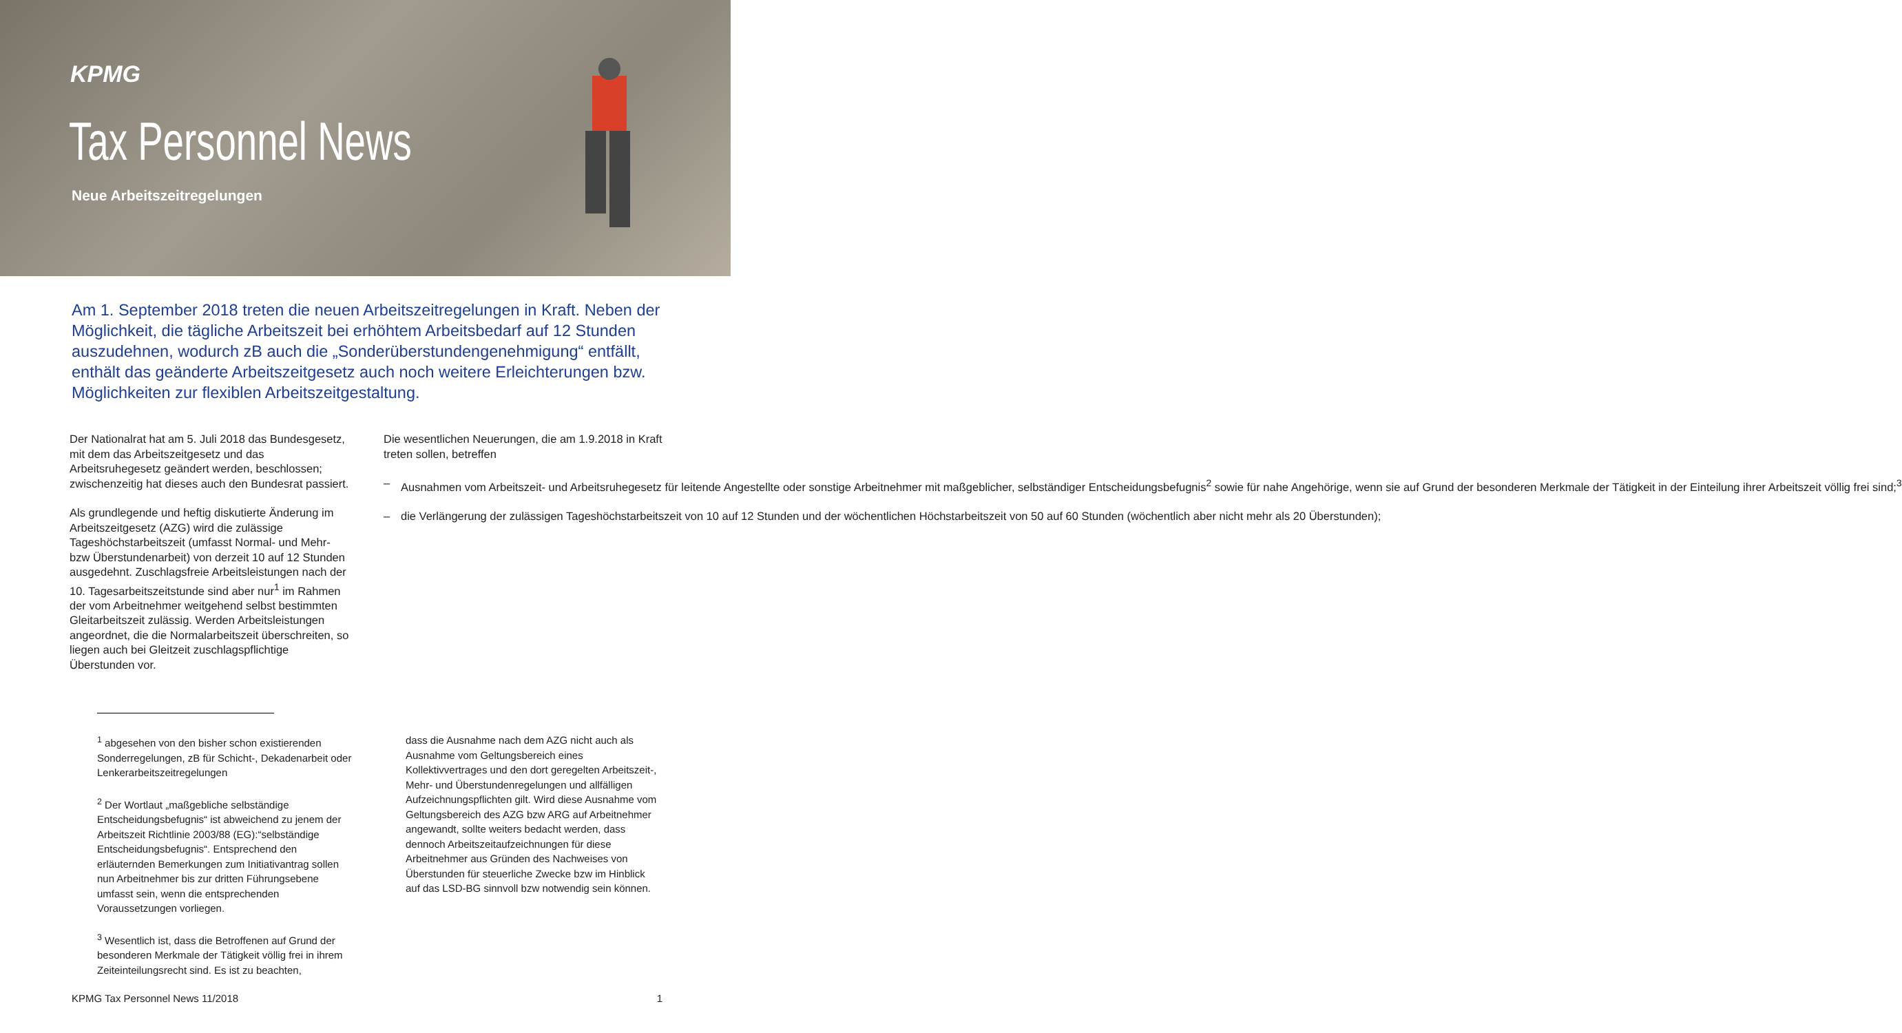KPMG
Tax Personnel News
Neue Arbeitszeitregelungen
Am 1. September 2018 treten die neuen Arbeitszeitregelungen in Kraft. Neben der Möglichkeit, die tägliche Arbeitszeit bei erhöhtem Arbeitsbedarf auf 12 Stunden auszudehnen, wodurch zB auch die „Sonderüberstundengenehmigung“ entfällt, enthält das geänderte Arbeitszeitgesetz auch noch weitere Erleichterungen bzw. Möglichkeiten zur flexiblen Arbeitszeitgestaltung.
Der Nationalrat hat am 5. Juli 2018 das Bundesgesetz, mit dem das Arbeitszeitgesetz und das Arbeitsruhegesetz geändert werden, beschlossen; zwischenzeitig hat dieses auch den Bundesrat passiert.
Als grundlegende und heftig diskutierte Änderung im Arbeitszeitgesetz (AZG) wird die zulässige Tageshöchstarbeitszeit (umfasst Normal- und Mehr- bzw Überstundenarbeit) von derzeit 10 auf 12 Stunden ausgedehnt. Zuschlagsfreie Arbeitsleistungen nach der 10. Tagesarbeitszeitstunde sind aber nur<sup>1</sup> im Rahmen der vom Arbeitnehmer weitgehend selbst bestimmten Gleitarbeitszeit zulässig. Werden Arbeitsleistungen angeordnet, die die Normalarbeitszeit überschreiten, so liegen auch bei Gleitzeit zuschlagspflichtige Überstunden vor.
Die wesentlichen Neuerungen, die am 1.9.2018 in Kraft treten sollen, betreffen
– Ausnahmen vom Arbeitszeit- und Arbeitsruhegesetz für leitende Angestellte oder sonstige Arbeitnehmer mit maßgeblicher, selbständiger Entscheidungsbefugnis<sup>2</sup> sowie für nahe Angehörige, wenn sie auf Grund der besonderen Merkmale der Tätigkeit in der Einteilung ihrer Arbeitszeit völlig frei sind;<sup>3</sup>
– die Verlängerung der zulässigen Tageshöchstarbeitszeit von 10 auf 12 Stunden und der wöchentlichen Höchstarbeitszeit von 50 auf 60 Stunden (wöchentlich aber nicht mehr als 20 Überstunden);
<sup>1</sup> abgesehen von den bisher schon existierenden Sonderregelungen, zB für Schicht-, Dekadenarbeit oder Lenkerarbeitszeitregelungen
<sup>2</sup> Der Wortlaut „maßgebliche selbständige Entscheidungsbefugnis“ ist abweichend zu jenem der Arbeitszeit Richtlinie 2003/88 (EG):“selbständige Entscheidungsbefugnis“. Entsprechend den erläuternden Bemerkungen zum Initiativantrag sollen nun Arbeitnehmer bis zur dritten Führungsebene umfasst sein, wenn die entsprechenden Voraussetzungen vorliegen.
<sup>3</sup> Wesentlich ist, dass die Betroffenen auf Grund der besonderen Merkmale der Tätigkeit völlig frei in ihrem Zeiteinteilungsrecht sind. Es ist zu beachten,
dass die Ausnahme nach dem AZG nicht auch als Ausnahme vom Geltungsbereich eines Kollektivvertrages und den dort geregelten Arbeitszeit-, Mehr- und Überstundenregelungen und allfälligen Aufzeichnungspflichten gilt. Wird diese Ausnahme vom Geltungsbereich des AZG bzw ARG auf Arbeitnehmer angewandt, sollte weiters bedacht werden, dass dennoch Arbeitszeitaufzeichnungen für diese Arbeitnehmer aus Gründen des Nachweises von Überstunden für steuerliche Zwecke bzw im Hinblick auf das LSD-BG sinnvoll bzw notwendig sein können.
KPMG Tax Personnel News 11/2018 1